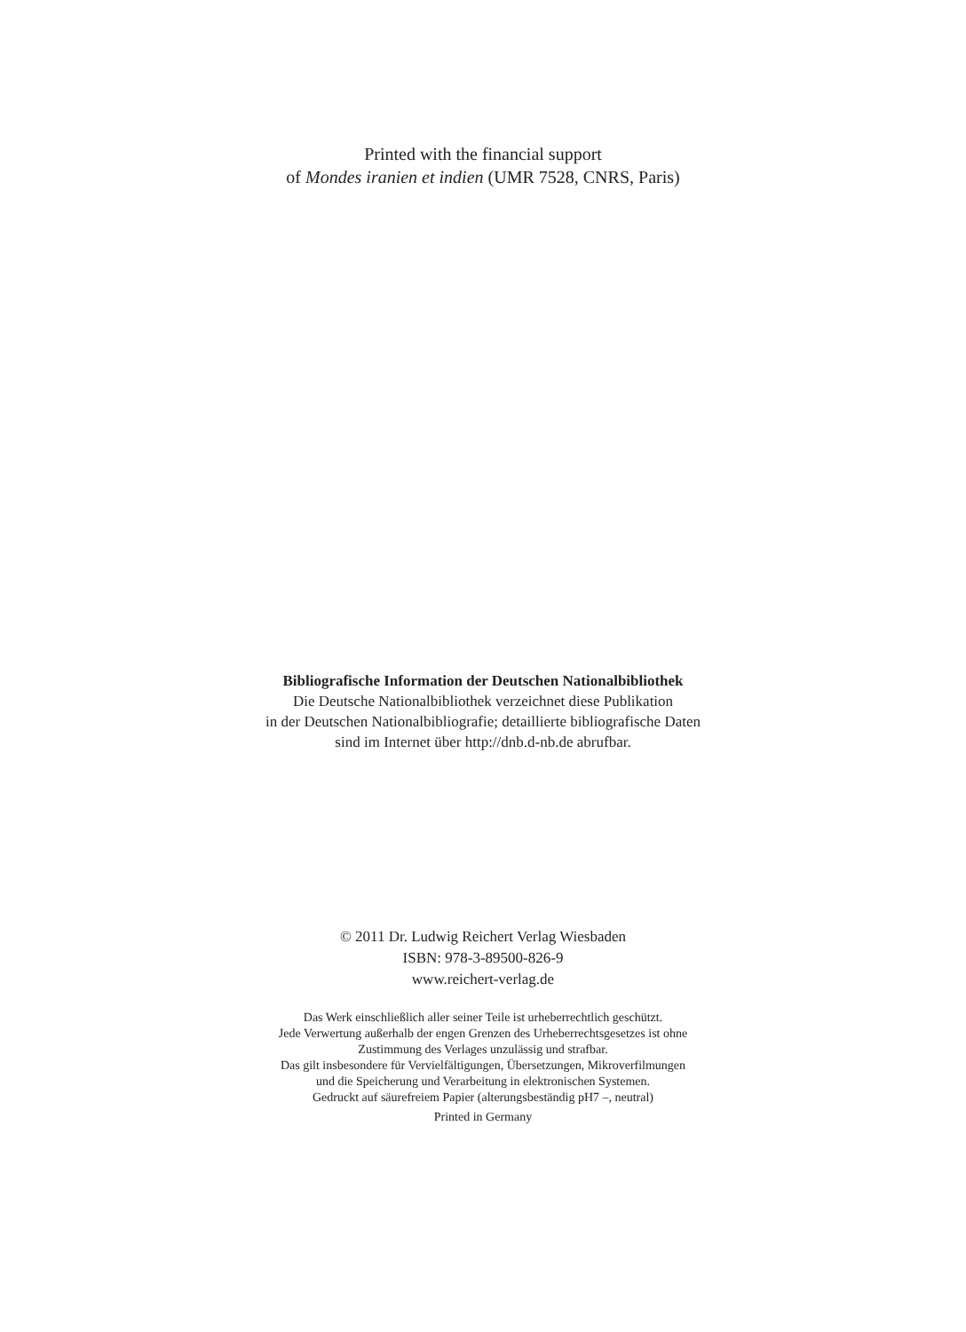Printed with the financial support
of Mondes iranien et indien (UMR 7528, CNRS, Paris)
Bibliografische Information der Deutschen Nationalbibliothek
Die Deutsche Nationalbibliothek verzeichnet diese Publikation
in der Deutschen Nationalbibliografie; detaillierte bibliografische Daten
sind im Internet über http://dnb.d-nb.de abrufbar.
© 2011 Dr. Ludwig Reichert Verlag Wiesbaden
ISBN: 978-3-89500-826-9
www.reichert-verlag.de
Das Werk einschließlich aller seiner Teile ist urheberrechtlich geschützt.
Jede Verwertung außerhalb der engen Grenzen des Urheberrechtsgesetzes ist ohne
Zustimmung des Verlages unzulässig und strafbar.
Das gilt insbesondere für Vervielfältigungen, Übersetzungen, Mikroverfilmungen
und die Speicherung und Verarbeitung in elektronischen Systemen.
Gedruckt auf säurefreiem Papier (alterungsbeständig pH7 –, neutral)
Printed in Germany